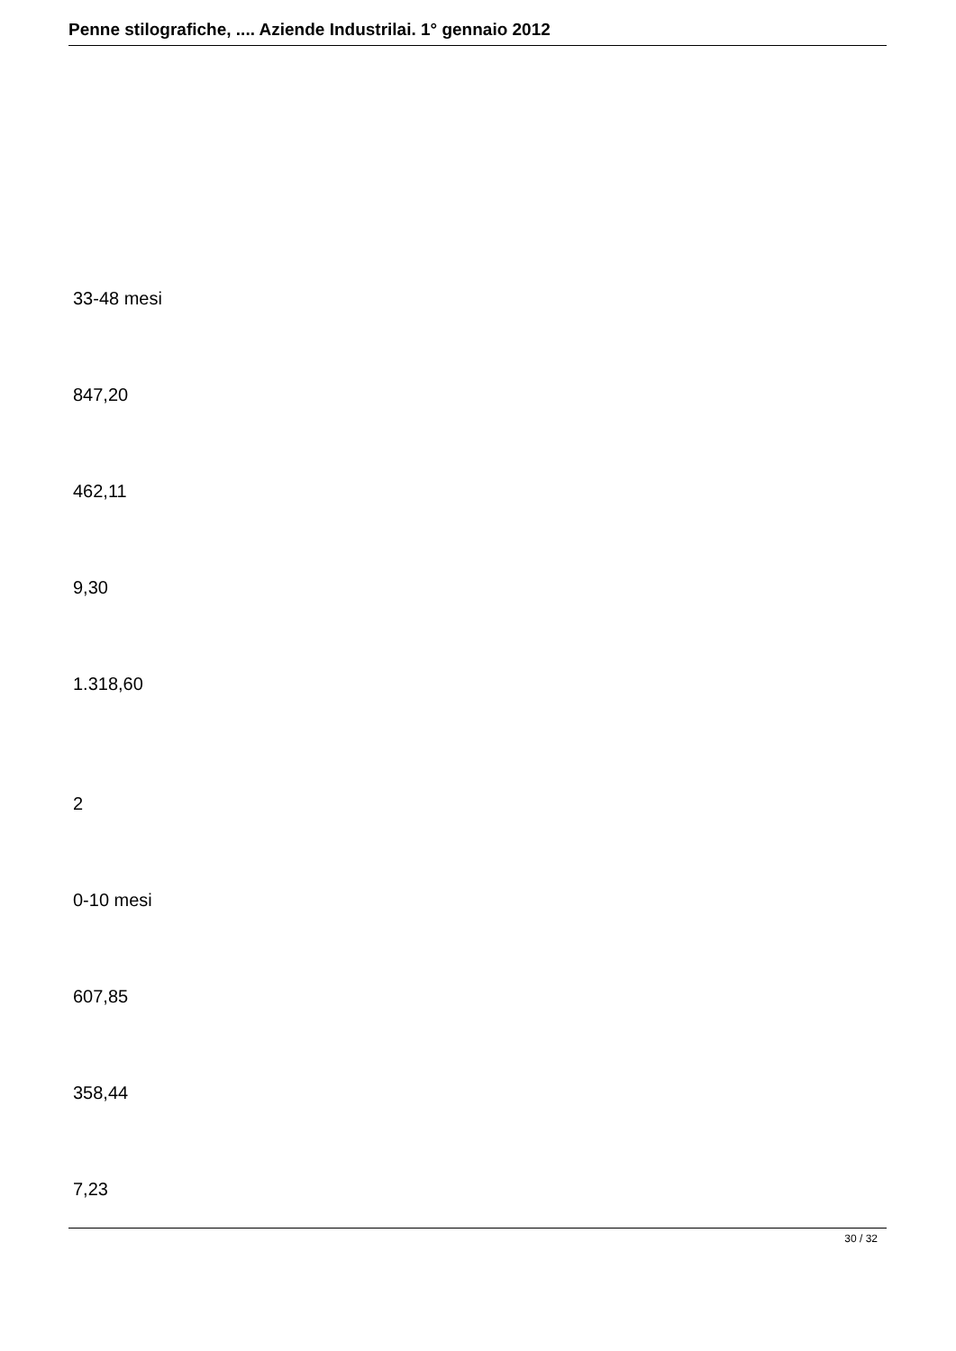Penne stilografiche, .... Aziende Industrilai. 1° gennaio 2012
33-48 mesi
847,20
462,11
9,30
1.318,60
2
0-10 mesi
607,85
358,44
7,23
30 / 32